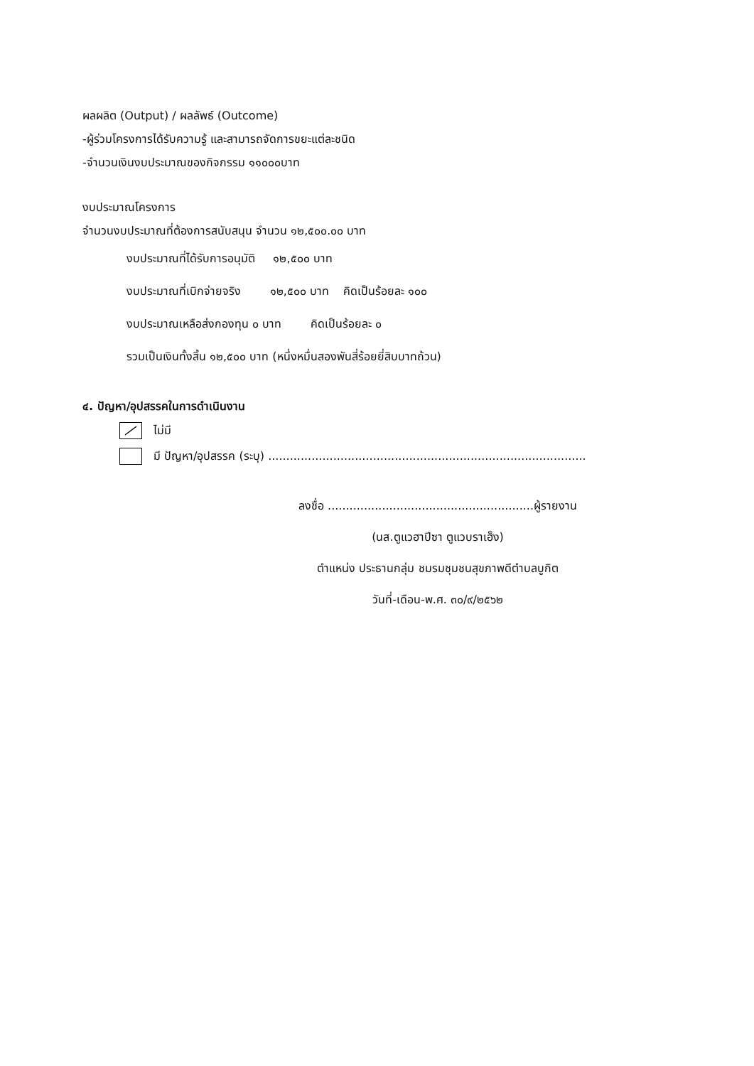ผลผลิต (Output) / ผลลัพธ์ (Outcome)
-ผู้ร่วมโครงการได้รับความรู้ และสามารถจัดการขยะแต่ละชนิด
-จำนวนเงินงบประมาณของกิจกรรม ๑๑๐๐๐บาท
งบประมาณโครงการ
จำนวนงบประมาณที่ต้องการสนับสนุน จำนวน ๑๒,๕๐๐.๐๐ บาท
งบประมาณที่ได้รับการอนุมัติ ๑๒,๕๐๐ บาท
งบประมาณที่เบิกจ่ายจริง ๑๒,๕๐๐ บาท คิดเป็นร้อยละ ๑๐๐
งบประมาณเหลือส่งกองทุน ๐ บาท คิดเป็นร้อยละ ๐
รวมเป็นเงินทั้งสิ้น ๑๒,๕๐๐ บาท (หนึ่งหมื่นสองพันสี่ร้อยยี่สิบบาทถ้วน)
๔. ปัญหา/อุปสรรคในการดำเนินงาน
ไม่มี
มี ปัญหา/อุปสรรค (ระบุ) ........................................................................................
ลงชื่อ .........................................................ผู้รายงาน
(นส.ตูแวฮาปีซา ตูแวบราเฮ็ง)
ตำแหน่ง ประธานกลุ่ม ชมรมชุมชนสุขภาพดีตำบลบูกิต
วันที่-เดือน-พ.ศ. ๓๐/๙/๒๕๖๒